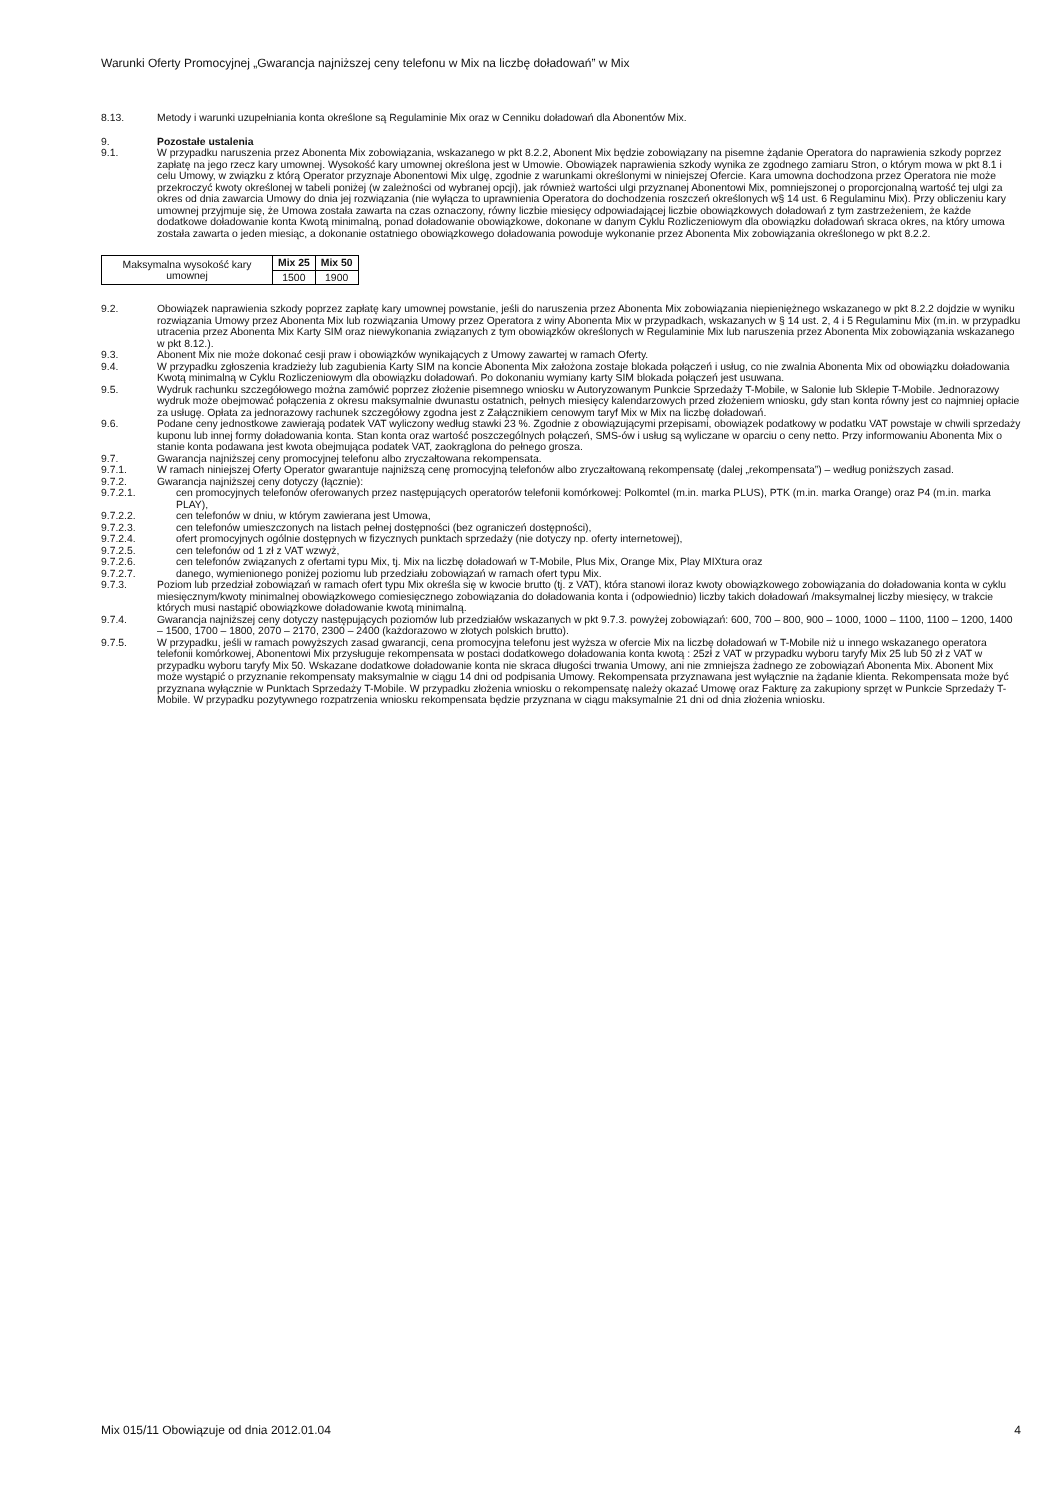Warunki Oferty Promocyjnej „Gwarancja najniższej ceny telefonu w Mix na liczbę doładowań” w Mix
8.13. Metody i warunki uzupełniania konta określone są Regulaminie Mix oraz w Cenniku doładowań dla Abonentów Mix.
9. Pozostałe ustalenia
9.1. W przypadku naruszenia przez Abonenta Mix zobowiązania, wskazanego w pkt 8.2.2, Abonent Mix będzie zobowiązany na pisemne żądanie Operatora do naprawienia szkody poprzez zapłatę na jego rzecz kary umownej. Wysokość kary umownej określona jest w Umowie. Obowiązek naprawienia szkody wynika ze zgodnego zamiaru Stron, o którym mowa w pkt 8.1 i celu Umowy, w związku z którą Operator przyznaje Abonentowi Mix ulgę, zgodnie z warunkami określonymi w niniejszej Ofercie. Kara umowna dochodzona przez Operatora nie może przekroczyć kwoty określonej w tabeli poniżej (w zależności od wybranej opcji), jak również wartości ulgi przyznanej Abonentowi Mix, pomniejszonej o proporcjonalną wartość tej ulgi za okres od dnia zawarcia Umowy do dnia jej rozwiązania (nie wyłącza to uprawnienia Operatora do dochodzenia roszczeń określonych w§ 14 ust. 6 Regulaminu Mix). Przy obliczeniu kary umownej przyjmuje się, że Umowa została zawarta na czas oznaczony, równy liczbie miesięcy odpowiadającej liczbie obowiązkowych doładowań z tym zastrzeżeniem, że każde dodatkowe doładowanie konta Kwotą minimalną, ponad doładowanie obowiązkowe, dokonane w danym Cyklu Rozliczeniowym dla obowiązku doładowań skraca okres, na który umowa została zawarta o jeden miesiąc, a dokonanie ostatniego obowiązkowego doładowania powoduje wykonanie przez Abonenta Mix zobowiązania określonego w pkt 8.2.2.
| Maksymalna wysokość kary umownej | Mix 25 | Mix 50 |
| | 1500 | 1900 |
9.2. Obowiązek naprawienia szkody poprzez zapłatę kary umownej powstanie, jeśli do naruszenia przez Abonenta Mix zobowiązania niepieniężnego wskazanego w pkt 8.2.2 dojdzie w wyniku rozwiązania Umowy przez Abonenta Mix lub rozwiązania Umowy przez Operatora z winy Abonenta Mix w przypadkach, wskazanych w § 14 ust. 2, 4 i 5 Regulaminu Mix (m.in. w przypadku utracenia przez Abonenta Mix Karty SIM oraz niewykonania związanych z tym obowiązków określonych w Regulaminie Mix lub naruszenia przez Abonenta Mix zobowiązania wskazanego w pkt 8.12.).
9.3. Abonent Mix nie może dokonać cesji praw i obowiązków wynikających z Umowy zawartej w ramach Oferty.
9.4. W przypadku zgłoszenia kradzieży lub zagubienia Karty SIM na koncie Abonenta Mix założona zostaje blokada połączeń i usług, co nie zwalnia Abonenta Mix od obowiązku doładowania Kwotą minimalną w Cyklu Rozliczeniowym dla obowiązku doładowań. Po dokonaniu wymiany karty SIM blokada połączeń jest usuwana.
9.5. Wydruk rachunku szczegółowego można zamówić poprzez złożenie pisemnego wniosku w Autoryzowanym Punkcie Sprzedaży T-Mobile, w Salonie lub Sklepie T-Mobile. Jednorazowy wydruk może obejmować połączenia z okresu maksymalnie dwunastu ostatnich, pełnych miesięcy kalendarzowych przed złożeniem wniosku, gdy stan konta równy jest co najmniej opłacie za usługę. Opłata za jednorazowy rachunek szczegółowy zgodna jest z Załącznikiem cenowym taryf Mix w Mix na liczbę doładowań.
9.6. Podane ceny jednostkowe zawierają podatek VAT wyliczony według stawki 23 %. Zgodnie z obowiązującymi przepisami, obowiązek podatkowy w podatku VAT powstaje w chwili sprzedaży kuponu lub innej formy doładowania konta. Stan konta oraz wartość poszczególnych połączeń, SMS-ów i usług są wyliczane w oparciu o ceny netto. Przy informowaniu Abonenta Mix o stanie konta podawana jest kwota obejmująca podatek VAT, zaokrąglona do pełnego grosza.
9.7. Gwarancja najniższej ceny promocyjnej telefonu albo zryczałtowana rekompensata.
9.7.1. W ramach niniejszej Oferty Operator gwarantuje najniższą cenę promocyjną telefonów albo zryczałtowaną rekompensatę (dalej „rekompensata”) – według poniższych zasad.
9.7.2. Gwarancja najniższej ceny dotyczy (łącznie):
9.7.2.1. cen promocyjnych telefonów oferowanych przez następujących operatorów telefonii komórkowej: Polkomtel (m.in. marka PLUS), PTK (m.in. marka Orange) oraz P4 (m.in. marka PLAY),
9.7.2.2. cen telefonów w dniu, w którym zawierana jest Umowa,
9.7.2.3. cen telefonów umieszczonych na listach pełnej dostępności (bez ograniczeń dostępności),
9.7.2.4. ofert promocyjnych ogólnie dostępnych w fizycznych punktach sprzedaży (nie dotyczy np. oferty internetowej),
9.7.2.5. cen telefonów od 1 zł z VAT wzwyż,
9.7.2.6. cen telefonów związanych z ofertami typu Mix, tj. Mix na liczbę doładowań w T-Mobile, Plus Mix, Orange Mix, Play MIXtura oraz
9.7.2.7. danego, wymienionego poniżej poziomu lub przedziału zobowiązań w ramach ofert typu Mix.
9.7.3. Poziom lub przedział zobowiązań w ramach ofert typu Mix określa się w kwocie brutto (tj. z VAT), która stanowi iloraz kwoty obowiązkowego zobowiązania do doładowania konta w cyklu miesięcznym/kwoty minimalnej obowiązkowego comiesięcznego zobowiązania do doładowania konta i (odpowiednio) liczby takich doładowań /maksymalnej liczby miesięcy, w trakcie których musi nastąpić obowiązkowe doładowanie kwotą minimalną.
9.7.4. Gwarancja najniższej ceny dotyczy następujących poziomów lub przedziałów wskazanych w pkt 9.7.3. powyżej zobowiązań: 600, 700 – 800, 900 – 1000, 1000 – 1100, 1100 – 1200, 1400 – 1500, 1700 – 1800, 2070 – 2170, 2300 – 2400 (każdorazowo w złotych polskich brutto).
9.7.5. W przypadku, jeśli w ramach powyższych zasad gwarancji, cena promocyjna telefonu jest wyższa w ofercie Mix na liczbę doładowań w T-Mobile niż u innego wskazanego operatora telefonii komórkowej, Abonentowi Mix przysługuje rekompensata w postaci dodatkowego doładowania konta kwotą : 25zł z VAT w przypadku wyboru taryfy Mix 25 lub 50 zł z VAT w przypadku wyboru taryfy Mix 50. Wskazane dodatkowe doładowanie konta nie skraca długości trwania Umowy, ani nie zmniejsza żadnego ze zobowiązań Abonenta Mix. Abonent Mix może wystąpić o przyznanie rekompensaty maksymalnie w ciągu 14 dni od podpisania Umowy. Rekompensata przyznawana jest wyłącznie na żądanie klienta. Rekompensata może być przyznana wyłącznie w Punktach Sprzedaży T-Mobile. W przypadku złożenia wniosku o rekompensatę należy okazać Umowę oraz Fakturę za zakupiony sprzęt w Punkcie Sprzedaży T-Mobile. W przypadku pozytywnego rozpatrzenia wniosku rekompensata będzie przyznana w ciągu maksymalnie 21 dni od dnia złożenia wniosku.
Mix 015/11 Obowiązuje od dnia 2012.01.04 4